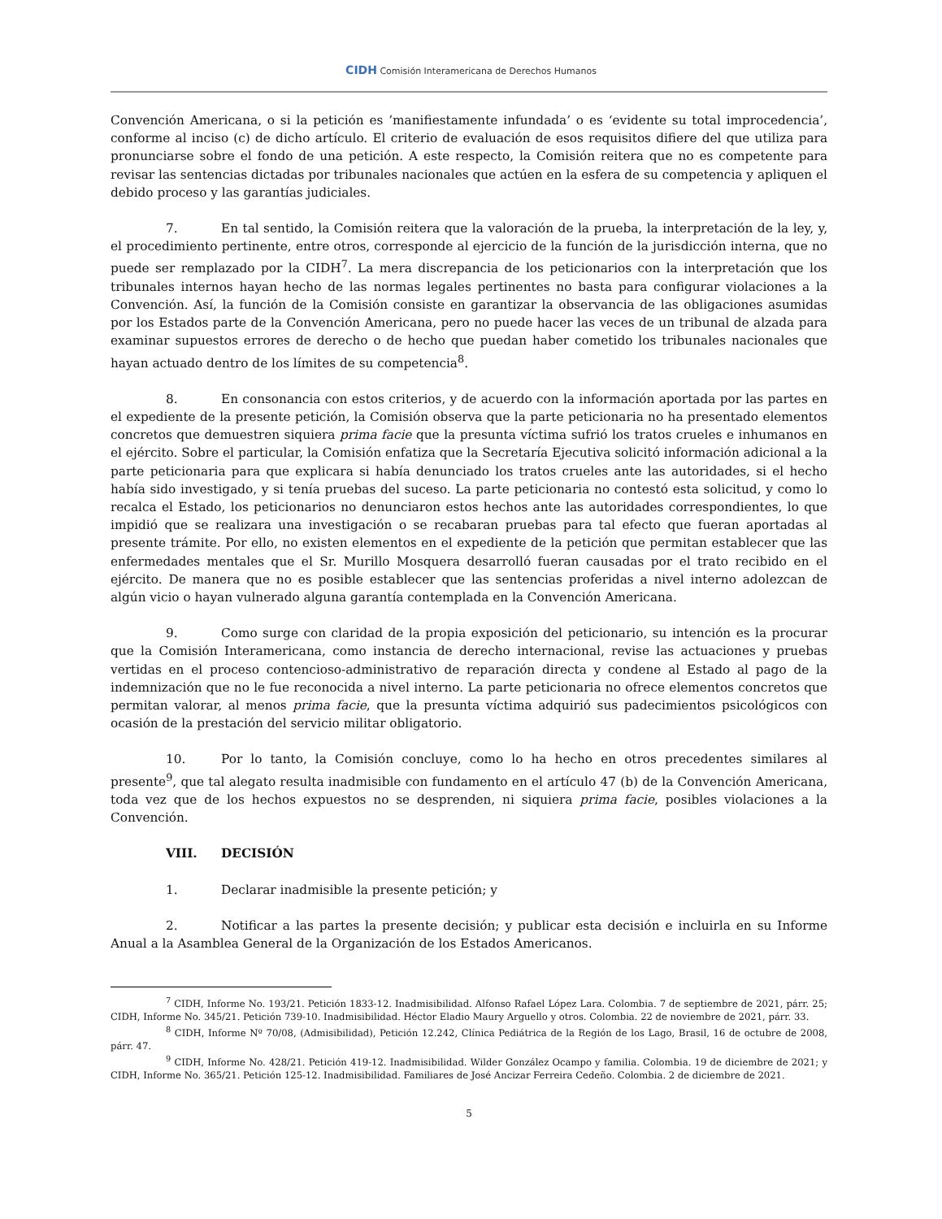CIDH Comisión Interamericana de Derechos Humanos
Convención Americana, o si la petición es ’manifiestamente infundada’ o es ‘evidente su total improcedencia’, conforme al inciso (c) de dicho artículo. El criterio de evaluación de esos requisitos difiere del que utiliza para pronunciarse sobre el fondo de una petición. A este respecto, la Comisión reitera que no es competente para revisar las sentencias dictadas por tribunales nacionales que actúen en la esfera de su competencia y apliquen el debido proceso y las garantías judiciales.
7. En tal sentido, la Comisión reitera que la valoración de la prueba, la interpretación de la ley, y, el procedimiento pertinente, entre otros, corresponde al ejercicio de la función de la jurisdicción interna, que no puede ser remplazado por la CIDH<sup>7</sup>. La mera discrepancia de los peticionarios con la interpretación que los tribunales internos hayan hecho de las normas legales pertinentes no basta para configurar violaciones a la Convención. Así, la función de la Comisión consiste en garantizar la observancia de las obligaciones asumidas por los Estados parte de la Convención Americana, pero no puede hacer las veces de un tribunal de alzada para examinar supuestos errores de derecho o de hecho que puedan haber cometido los tribunales nacionales que hayan actuado dentro de los límites de su competencia<sup>8</sup>.
8. En consonancia con estos criterios, y de acuerdo con la información aportada por las partes en el expediente de la presente petición, la Comisión observa que la parte peticionaria no ha presentado elementos concretos que demuestren siquiera prima facie que la presunta víctima sufrió los tratos crueles e inhumanos en el ejército. Sobre el particular, la Comisión enfatiza que la Secretaría Ejecutiva solicitó información adicional a la parte peticionaria para que explicara si había denunciado los tratos crueles ante las autoridades, si el hecho había sido investigado, y si tenía pruebas del suceso. La parte peticionaria no contestó esta solicitud, y como lo recalca el Estado, los peticionarios no denunciaron estos hechos ante las autoridades correspondientes, lo que impidió que se realizara una investigación o se recabaran pruebas para tal efecto que fueran aportadas al presente trámite. Por ello, no existen elementos en el expediente de la petición que permitan establecer que las enfermedades mentales que el Sr. Murillo Mosquera desarrolló fueran causadas por el trato recibido en el ejército. De manera que no es posible establecer que las sentencias proferidas a nivel interno adolezcan de algún vicio o hayan vulnerado alguna garantía contemplada en la Convención Americana.
9. Como surge con claridad de la propia exposición del peticionario, su intención es la procurar que la Comisión Interamericana, como instancia de derecho internacional, revise las actuaciones y pruebas vertidas en el proceso contencioso-administrativo de reparación directa y condene al Estado al pago de la indemnización que no le fue reconocida a nivel interno. La parte peticionaria no ofrece elementos concretos que permitan valorar, al menos prima facie, que la presunta víctima adquirió sus padecimientos psicológicos con ocasión de la prestación del servicio militar obligatorio.
10. Por lo tanto, la Comisión concluye, como lo ha hecho en otros precedentes similares al presente<sup>9</sup>, que tal alegato resulta inadmisible con fundamento en el artículo 47 (b) de la Convención Americana, toda vez que de los hechos expuestos no se desprenden, ni siquiera prima facie, posibles violaciones a la Convención.
VIII. DECISIÓN
1. Declarar inadmisible la presente petición; y
2. Notificar a las partes la presente decisión; y publicar esta decisión e incluirla en su Informe Anual a la Asamblea General de la Organización de los Estados Americanos.
<sup>7</sup> CIDH, Informe No. 193/21. Petición 1833-12. Inadmisibilidad. Alfonso Rafael López Lara. Colombia. 7 de septiembre de 2021, párr. 25; CIDH, Informe No. 345/21. Petición 739-10. Inadmisibilidad. Héctor Eladio Maury Arguello y otros. Colombia. 22 de noviembre de 2021, párr. 33.
<sup>8</sup> CIDH, Informe Nº 70/08, (Admisibilidad), Petición 12.242, Clínica Pediátrica de la Región de los Lago, Brasil, 16 de octubre de 2008, párr. 47.
<sup>9</sup> CIDH, Informe No. 428/21. Petición 419-12. Inadmisibilidad. Wilder González Ocampo y familia. Colombia. 19 de diciembre de 2021; y CIDH, Informe No. 365/21. Petición 125-12. Inadmisibilidad. Familiares de José Ancizar Ferreira Cedeño. Colombia. 2 de diciembre de 2021.
5